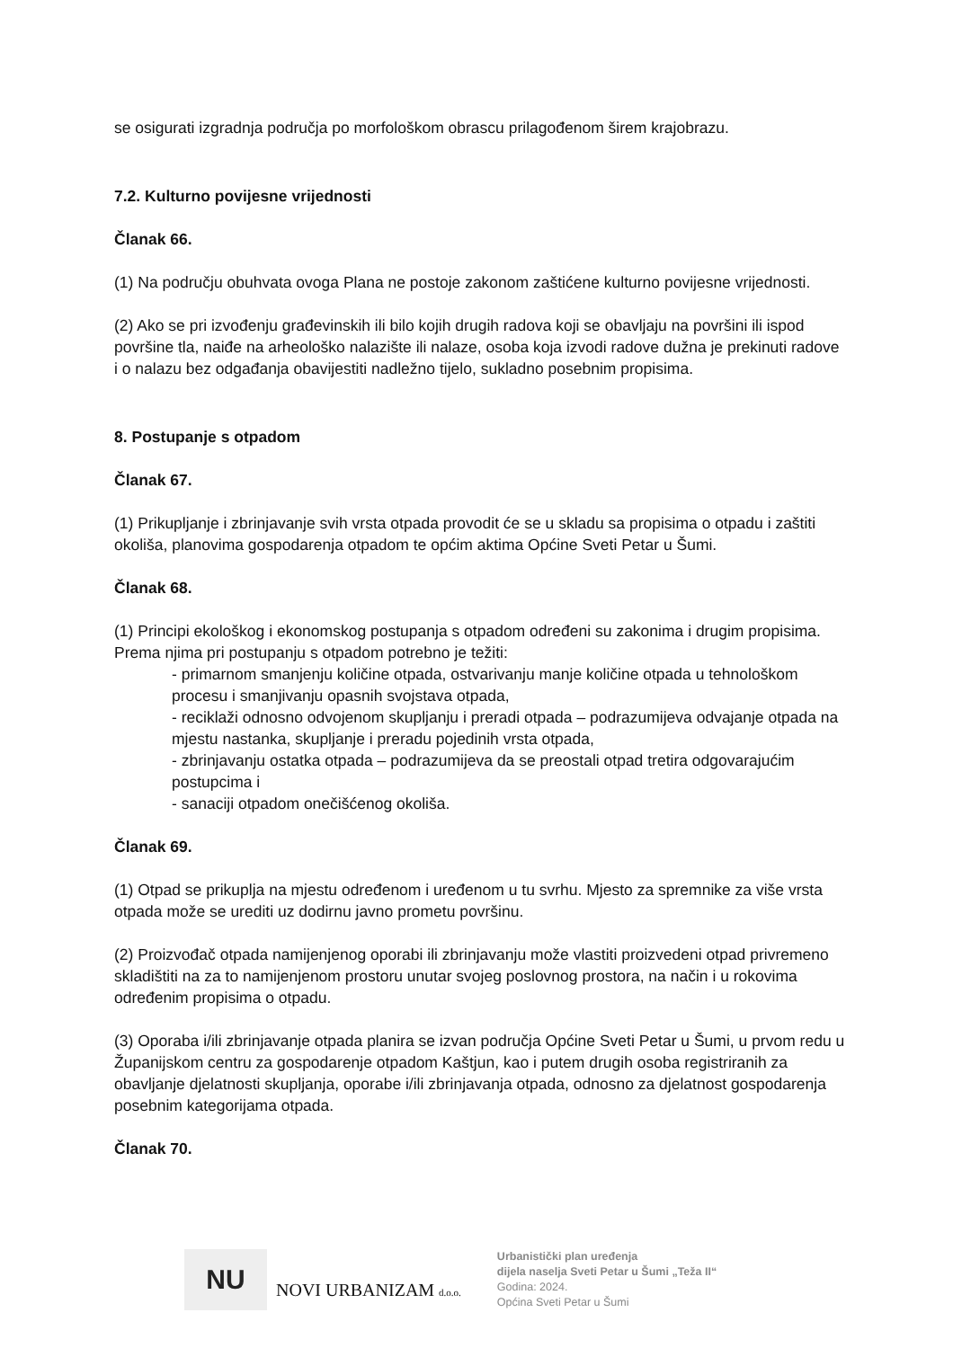se osigurati izgradnja područja po morfološkom obrascu prilagođenom širem krajobrazu.
7.2. Kulturno povijesne vrijednosti
Članak 66.
(1) Na području obuhvata ovoga Plana ne postoje zakonom zaštićene kulturno povijesne vrijednosti.
(2) Ako se pri izvođenju građevinskih ili bilo kojih drugih radova koji se obavljaju na površini ili ispod površine tla, naiđe na arheološko nalazište ili nalaze, osoba koja izvodi radove dužna je prekinuti radove i o nalazu bez odgađanja obavijestiti nadležno tijelo, sukladno posebnim propisima.
8. Postupanje s otpadom
Članak 67.
(1) Prikupljanje i zbrinjavanje svih vrsta otpada provodit će se u skladu sa propisima o otpadu i zaštiti okoliša, planovima gospodarenja otpadom te općim aktima Općine Sveti Petar u Šumi.
Članak 68.
(1) Principi ekološkog i ekonomskog postupanja s otpadom određeni su zakonima i drugim propisima. Prema njima pri postupanju s otpadom potrebno je težiti:
- primarnom smanjenju količine otpada, ostvarivanju manje količine otpada u tehnološkom procesu i smanjivanju opasnih svojstava otpada,
- reciklaži odnosno odvojenom skupljanju i preradi otpada – podrazumijeva odvajanje otpada na mjestu nastanka, skupljanje i preradu pojedinih vrsta otpada,
- zbrinjavanju ostatka otpada – podrazumijeva da se preostali otpad tretira odgovarajućim postupcima i
- sanaciji otpadom onečišćenog okoliša.
Članak 69.
(1) Otpad se prikuplja na mjestu određenom i uređenom u tu svrhu. Mjesto za spremnike za više vrsta otpada može se urediti uz dodirnu javno prometu površinu.
(2) Proizvođač otpada namijenjenog oporabi ili zbrinjavanju može vlastiti proizvedeni otpad privremeno skladištiti na za to namijenjenom prostoru unutar svojeg poslovnog prostora, na način i u rokovima određenim propisima o otpadu.
(3) Oporaba i/ili zbrinjavanje otpada planira se izvan područja Općine Sveti Petar u Šumi, u prvom redu u Županijskom centru za gospodarenje otpadom Kaštjun, kao i putem drugih osoba registriranih za obavljanje djelatnosti skupljanja, oporabe i/ili zbrinjavanja otpada, odnosno za djelatnost gospodarenja posebnim kategorijama otpada.
Članak 70.
NU
NOVI URBANIZAM d.o.o.
Urbanistički plan uređenja
dijela naselja Sveti Petar u Šumi „Teža II“
Godina: 2024.
Općina Sveti Petar u Šumi